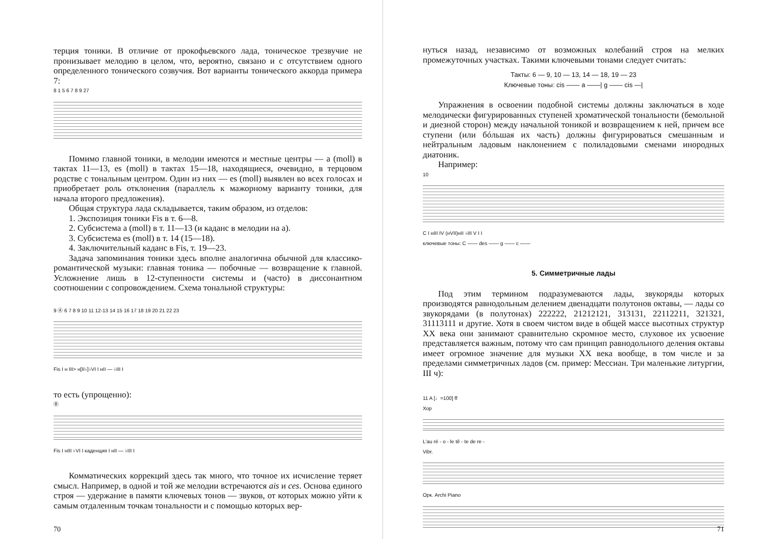терция тоники. В отличие от прокофьевского лада, тоническое трезвучие не пронизывает мелодию в целом, что, вероятно, связано и с отсутствием одного определенного тонического созвучия. Вот варианты тонического аккорда примера 7:
8 1 5 6 7 8 9 27
Помимо главной тоники, в мелодии имеются и местные центры — a (moll) в тактах 11—13, es (moll) в тактах 15—18, находящиеся, очевидно, в терцовом родстве с тональным центром. Один из них — es (moll) выявлен во всех голосах и приобретает роль отклонения (параллель к мажорному варианту тоники, для начала второго предложения).
Общая структура лада складывается, таким образом, из отделов:
1. Экспозиция тоники Fis в т. 6—8.
2. Субсистема a (moll) в т. 11—13 (и каданс в мелодии на a).
3. Субсистема es (moll) в т. 14 (15—18).
4. Заключительный каданс в Fis, т. 19—23.
Задача запоминания тоники здесь вполне аналогична обычной для классико-романтической музыки: главная тоника — побочные — возвращение к главной. Усложнение лишь в 12-ступенности системы и (часто) в диссонантном соотношении с сопровождением. Схема тональной структуры:
9 Ⓐ 6 7 8 9 10 11 12-13 14 15 16 17 18 19 20 21 22 23
Fis I н III> н[II♭]♭VI I нII — ♭III I
то есть (упрощенно):
Ⓑ
Fis I нIII ♭VI I каденция I нII — ♭III I
Комматических коррекций здесь так много, что точное их исчисление теряет смысл. Например, в одной и той же мелодии встречаются ais и ces. Основа единого строя — удержание в памяти ключевых тонов — звуков, от которых можно уйти к самым отдаленным точкам тональности и с помощью которых вер-
70
нуться назад, независимо от возможных колебаний строя на мелких промежуточных участках. Такими ключевыми тонами следует считать:
Такты: 6 — 9, 10 — 13, 14 — 18, 19 — 23
Ключевые тоны: cis —— a ——| g —— cis —|
Упражнения в освоении подобной системы должны заключаться в ходе мелодически фигурированных ступеней хроматической тональности (бемольной и диезной сторон) между начальной тоникой и возвращением к ней, причем все ступени (или бóльшая их часть) должны фигурироваться смешанным и нейтральным ладовым наклонением с полиладовыми сменами инородных диатоник.
Например:
10
C I нIII IV (нVII)нII ♭III V I I
ключевые тоны: C —— des —— g —— c ——
5. Симметричные лады
Под этим термином подразумеваются лады, звукоряды которых производятся равнодольным делением двенадцати полутонов октавы, — лады со звукорядами (в полутонах) 222222, 21212121, 313131, 22112211, 321321, 31113111 и другие. Хотя в своем чистом виде в общей массе высотных структур XX века они занимают сравнительно скромное место, слуховое их усвоение представляется важным, потому что сам принцип равнодольного деления октавы имеет огромное значение для музыки XX века вообще, в том числе и за пределами симметричных ладов (см. пример: Мессиан. Три маленькие литургии, III ч):
11 A [♩=100] ff
Хор
L'au ré - o - le tê - te de re -
Vibr.
Орк. Archi Piano
71